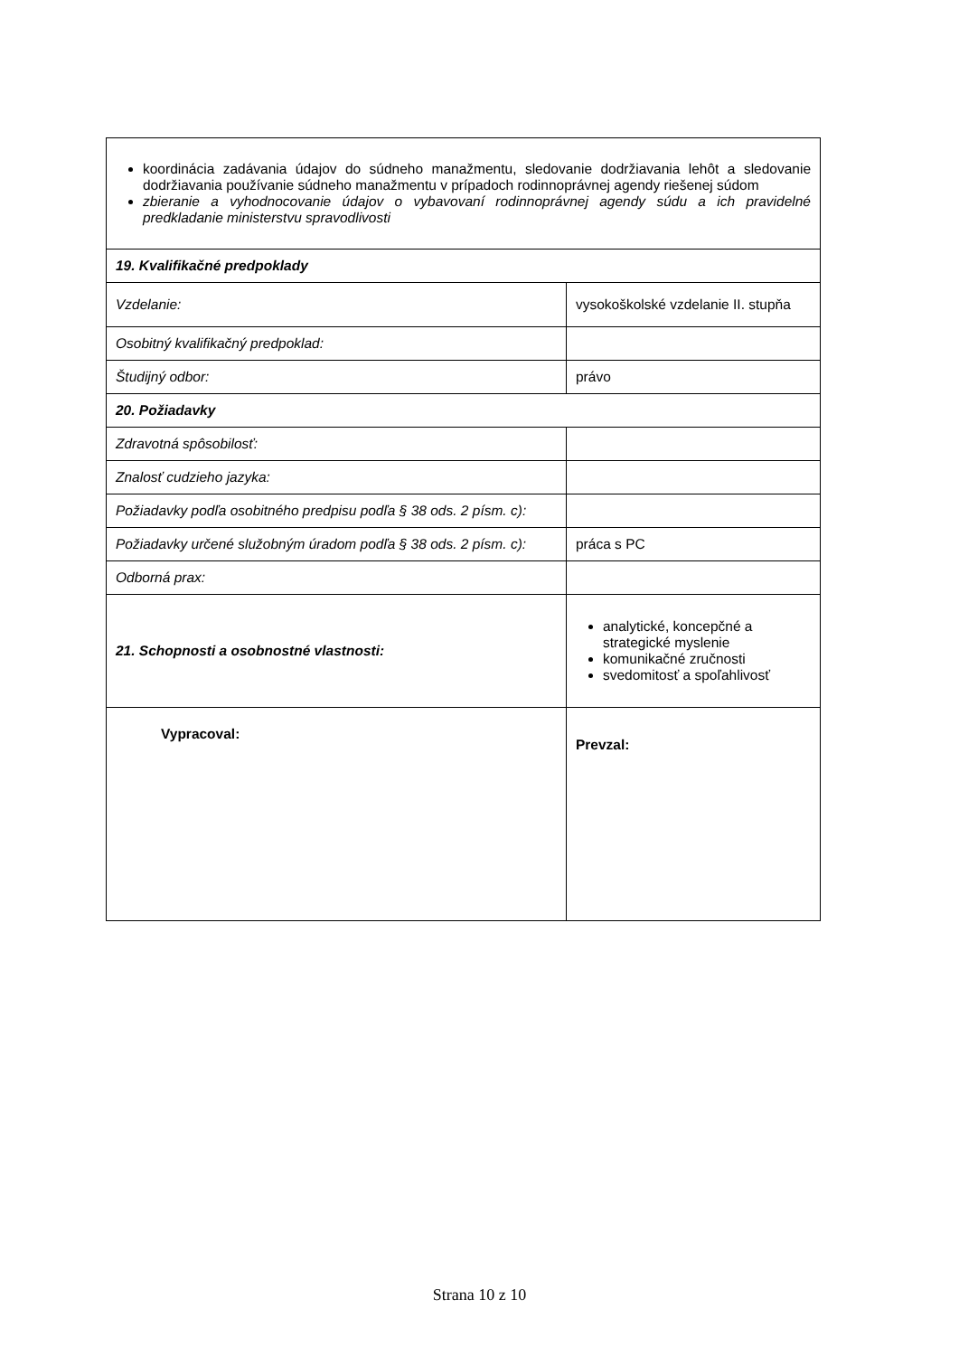| koordinácia zadávania údajov do súdneho manažmentu, sledovanie dodržiavania lehôt a sledovanie dodržiavania používanie súdneho manažmentu v prípadoch rodinnoprávnej agendy riešenej súdom zbieranie a vyhodnocovanie údajov o vybavovaní rodinnoprávnej agendy súdu a ich pravidelné predkladanie ministerstvu spravodlivosti | |
| 19. Kvalifikačné predpoklady | |
| Vzdelanie: | vysokoškolské vzdelanie II. stupňa |
| Osobitný kvalifikačný predpoklad: | |
| Študijný odbor: | právo |
| 20. Požiadavky | |
| Zdravotná spôsobilosť: | |
| Znalosť cudzieho jazyka: | |
| Požiadavky podľa osobitného predpisu podľa § 38 ods. 2 písm. c): | |
| Požiadavky určené služobným úradom podľa § 38 ods. 2 písm. c): | práca s PC |
| Odborná prax: | |
| 21. Schopnosti a osobnostné vlastnosti: | analytické, koncepčné a strategické myslenie komunikačné zručnosti svedomitosť a spoľahlivosť |
| Vypracoval: | Prevzal: |
Strana 10 z 10